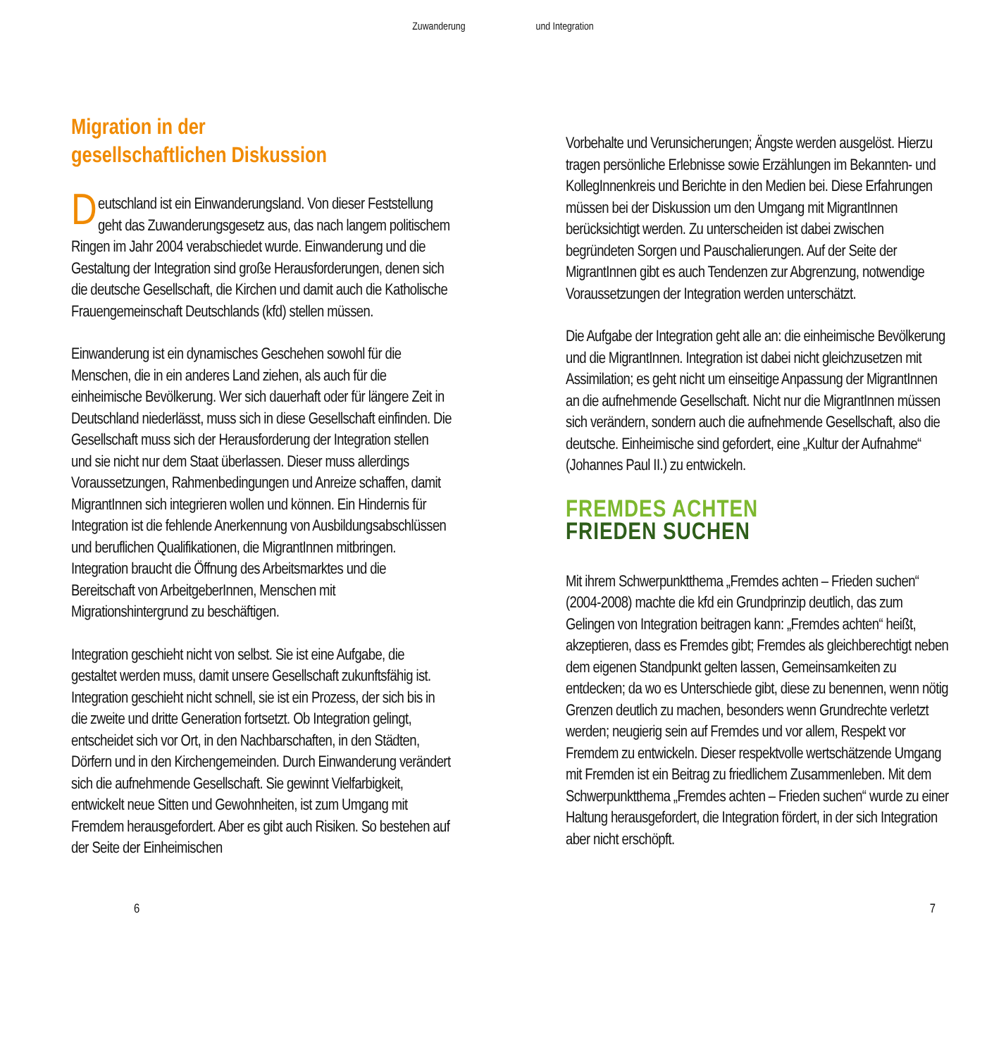Zuwanderung und Integration
Migration in der
gesellschaftlichen Diskussion
Deutschland ist ein Einwanderungsland. Von dieser Feststellung geht das Zuwanderungsgesetz aus, das nach langem politischem Ringen im Jahr 2004 verabschiedet wurde. Einwanderung und die Gestaltung der Integration sind große Herausforderungen, denen sich die deutsche Gesellschaft, die Kirchen und damit auch die Katholische Frauengemeinschaft Deutschlands (kfd) stellen müssen.
Einwanderung ist ein dynamisches Geschehen sowohl für die Menschen, die in ein anderes Land ziehen, als auch für die einheimische Bevölkerung. Wer sich dauerhaft oder für längere Zeit in Deutschland niederlässt, muss sich in diese Gesellschaft einfinden. Die Gesellschaft muss sich der Herausforderung der Integration stellen und sie nicht nur dem Staat überlassen. Dieser muss allerdings Voraussetzungen, Rahmenbedingungen und Anreize schaffen, damit MigrantInnen sich integrieren wollen und können. Ein Hindernis für Integration ist die fehlende Anerkennung von Ausbildungsabschlüssen und beruflichen Qualifikationen, die MigrantInnen mitbringen. Integration braucht die Öffnung des Arbeitsmarktes und die Bereitschaft von ArbeitgeberInnen, Menschen mit Migrationshintergrund zu beschäftigen.
Integration geschieht nicht von selbst. Sie ist eine Aufgabe, die gestaltet werden muss, damit unsere Gesellschaft zukunftsfähig ist. Integration geschieht nicht schnell, sie ist ein Prozess, der sich bis in die zweite und dritte Generation fortsetzt. Ob Integration gelingt, entscheidet sich vor Ort, in den Nachbarschaften, in den Städten, Dörfern und in den Kirchengemeinden. Durch Einwanderung verändert sich die aufnehmende Gesellschaft. Sie gewinnt Vielfarbigkeit, entwickelt neue Sitten und Gewohnheiten, ist zum Umgang mit Fremdem herausgefordert. Aber es gibt auch Risiken. So bestehen auf der Seite der Einheimischen
Vorbehalte und Verunsicherungen; Ängste werden ausgelöst. Hierzu tragen persönliche Erlebnisse sowie Erzählungen im Bekannten- und KollegInnenkreis und Berichte in den Medien bei. Diese Erfahrungen müssen bei der Diskussion um den Umgang mit MigrantInnen berücksichtigt werden. Zu unterscheiden ist dabei zwischen begründeten Sorgen und Pauschalierungen. Auf der Seite der MigrantInnen gibt es auch Tendenzen zur Abgrenzung, notwendige Voraussetzungen der Integration werden unterschätzt.
Die Aufgabe der Integration geht alle an: die einheimische Bevölkerung und die MigrantInnen. Integration ist dabei nicht gleichzusetzen mit Assimilation; es geht nicht um einseitige Anpassung der MigrantInnen an die aufnehmende Gesellschaft. Nicht nur die MigrantInnen müssen sich verändern, sondern auch die aufnehmende Gesellschaft, also die deutsche. Einheimische sind gefordert, eine „Kultur der Aufnahme“ (Johannes Paul II.) zu entwickeln.
FREMDES ACHTEN
FRIEDEN SUCHEN
Mit ihrem Schwerpunktthema „Fremdes achten – Frieden suchen“ (2004-2008) machte die kfd ein Grundprinzip deutlich, das zum Gelingen von Integration beitragen kann: „Fremdes achten“ heißt, akzeptieren, dass es Fremdes gibt; Fremdes als gleichberechtigt neben dem eigenen Standpunkt gelten lassen, Gemeinsamkeiten zu entdecken; da wo es Unterschiede gibt, diese zu benennen, wenn nötig Grenzen deutlich zu machen, besonders wenn Grundrechte verletzt werden; neugierig sein auf Fremdes und vor allem, Respekt vor Fremdem zu entwickeln. Dieser respektvolle wertschätzende Umgang mit Fremden ist ein Beitrag zu friedlichem Zusammenleben. Mit dem Schwerpunktthema „Fremdes achten – Frieden suchen“ wurde zu einer Haltung herausgefordert, die Integration fördert, in der sich Integration aber nicht erschöpft.
6 7